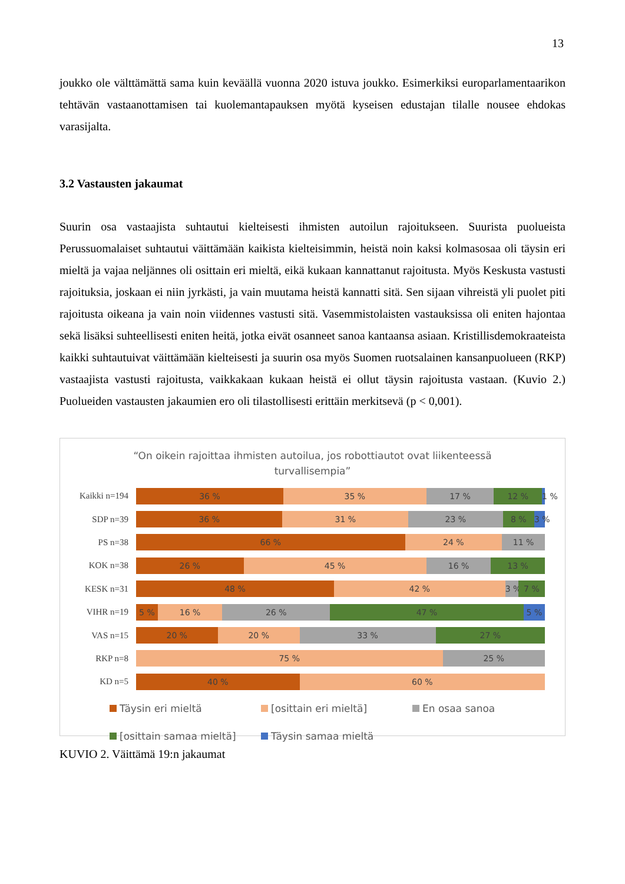13
joukko ole välttämättä sama kuin keväällä vuonna 2020 istuva joukko. Esimerkiksi europarlamentaarikon tehtävän vastaanottamisen tai kuolemantapauksen myötä kyseisen edustajan tilalle nousee ehdokas varasijalta.
3.2 Vastausten jakaumat
Suurin osa vastaajista suhtautui kielteisesti ihmisten autoilun rajoitukseen. Suurista puolueista Perussuomalaiset suhtautui väittämään kaikista kielteisimmin, heistä noin kaksi kolmasosaa oli täysin eri mieltä ja vajaa neljännes oli osittain eri mieltä, eikä kukaan kannattanut rajoitusta. Myös Keskusta vastusti rajoituksia, joskaan ei niin jyrkästi, ja vain muutama heistä kannatti sitä. Sen sijaan vihreistä yli puolet piti rajoitusta oikeana ja vain noin viidennes vastusti sitä. Vasemmistolaisten vastauksissa oli eniten hajontaa sekä lisäksi suhteellisesti eniten heitä, jotka eivät osanneet sanoa kantaansa asiaan. Kristillisdemokraateista kaikki suhtautuivat väittämään kielteisesti ja suurin osa myös Suomen ruotsalainen kansanpuolueen (RKP) vastaajista vastusti rajoitusta, vaikkakaan kukaan heistä ei ollut täysin rajoitusta vastaan. (Kuvio 2.) Puolueiden vastausten jakaumien ero oli tilastollisesti erittäin merkitsevä (p < 0,001).
“On oikein rajoittaa ihmisten autoilua, jos robottiautot ovat liikenteessä turvallisempia”
Kaikki n=194
36 % 35 % 17 % 12 % 1 %
SDP n=39
36 % 31 % 23 % 8 % 3 %
PS n=38
66 % 24 % 11 %
KOK n=38
26 % 45 % 16 % 13 %
KESK n=31
48 % 42 % 3 % 7 %
VIHR n=19
5 % 16 % 26 % 47 % 5 %
VAS n=15
20 % 20 % 33 % 27 %
RKP n=8
75 % 25 %
KD n=5
40 % 60 %
Täysin eri mieltä
[osittain eri mieltä]
En osaa sanoa
[osittain samaa mieltä]
Täysin samaa mieltä
KUVIO 2. Väittämä 19:n jakaumat